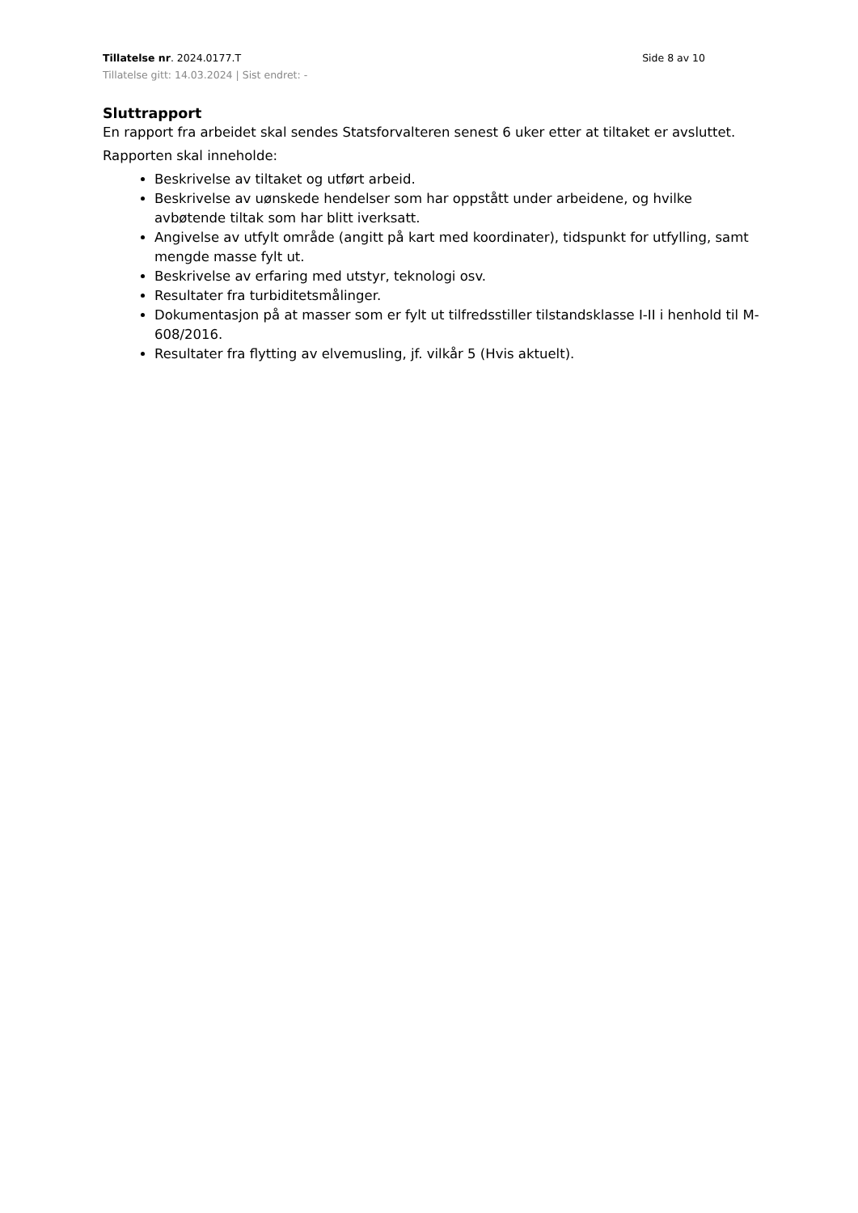Tillatelse nr. 2024.0177.T Side 8 av 10
Tillatelse gitt: 14.03.2024 | Sist endret: -
Sluttrapport
En rapport fra arbeidet skal sendes Statsforvalteren senest 6 uker etter at tiltaket er avsluttet.
Rapporten skal inneholde:
Beskrivelse av tiltaket og utført arbeid.
Beskrivelse av uønskede hendelser som har oppstått under arbeidene, og hvilke avbøtende tiltak som har blitt iverksatt.
Angivelse av utfylt område (angitt på kart med koordinater), tidspunkt for utfylling, samt mengde masse fylt ut.
Beskrivelse av erfaring med utstyr, teknologi osv.
Resultater fra turbiditetsmålinger.
Dokumentasjon på at masser som er fylt ut tilfredsstiller tilstandsklasse I-II i henhold til M-608/2016.
Resultater fra flytting av elvemusling, jf. vilkår 5 (Hvis aktuelt).